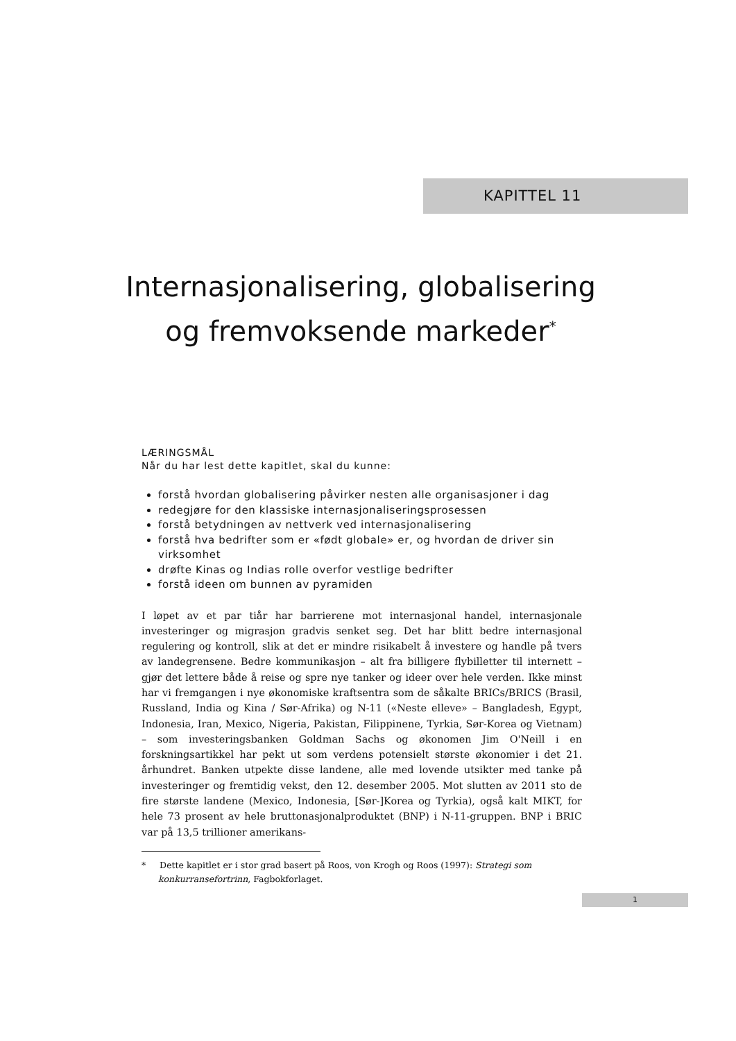KAPITTEL 11
Internasjonalisering, globalisering og fremvoksende markeder<sup>*</sup>
LÆRINGSMÅL
Når du har lest dette kapitlet, skal du kunne:
forstå hvordan globalisering påvirker nesten alle organisasjoner i dag
redegjøre for den klassiske internasjonaliseringsprosessen
forstå betydningen av nettverk ved internasjonalisering
forstå hva bedrifter som er «født globale» er, og hvordan de driver sin virksomhet
drøfte Kinas og Indias rolle overfor vestlige bedrifter
forstå ideen om bunnen av pyramiden
I løpet av et par tiår har barrierene mot internasjonal handel, internasjonale investeringer og migrasjon gradvis senket seg. Det har blitt bedre internasjonal regulering og kontroll, slik at det er mindre risikabelt å investere og handle på tvers av landegrensene. Bedre kommunikasjon – alt fra billigere flybilletter til internett – gjør det lettere både å reise og spre nye tanker og ideer over hele verden. Ikke minst har vi fremgangen i nye økonomiske kraftsentra som de såkalte BRICs/BRICS (Brasil, Russland, India og Kina / Sør-Afrika) og N-11 («Neste elleve» – Bangladesh, Egypt, Indonesia, Iran, Mexico, Nigeria, Pakistan, Filippinene, Tyrkia, Sør-Korea og Vietnam) – som investeringsbanken Goldman Sachs og økonomen Jim O'Neill i en forskningsartikkel har pekt ut som verdens potensielt største økonomier i det 21. århundret. Banken utpekte disse landene, alle med lovende utsikter med tanke på investeringer og fremtidig vekst, den 12. desember 2005. Mot slutten av 2011 sto de fire største landene (Mexico, Indonesia, [Sør-]Korea og Tyrkia), også kalt MIKT, for hele 73 prosent av hele bruttonasjonalproduktet (BNP) i N-11-gruppen. BNP i BRIC var på 13,5 trillioner amerikans-
* Dette kapitlet er i stor grad basert på Roos, von Krogh og Roos (1997): Strategi som konkurransefortrinn, Fagbokforlaget.
1